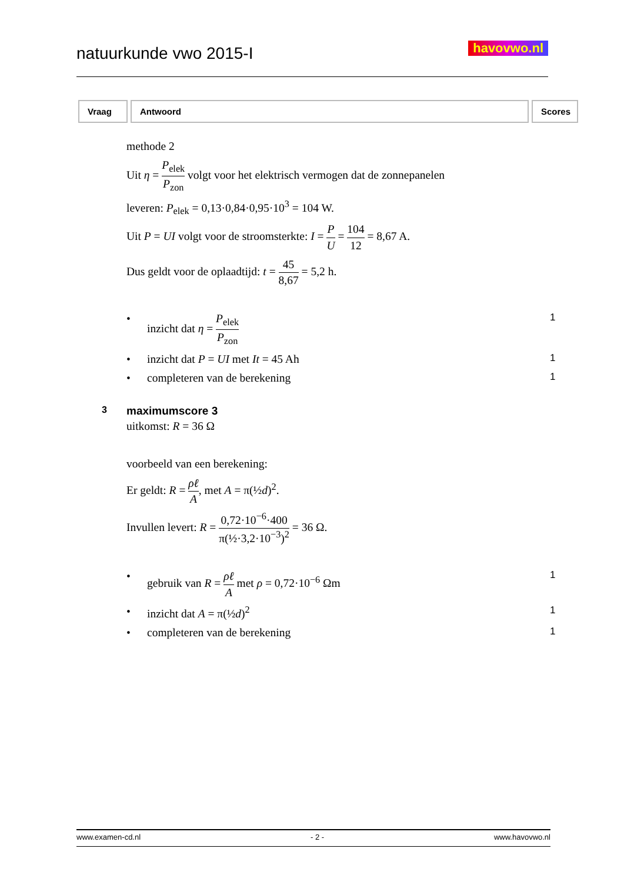natuurkunde vwo 2015-I havovwo.nl
| Vraag | Antwoord | Scores |
| --- | --- | --- |
methode 2
Uit η = P<sub>elek</sub> P<sub>zon</sub> volgt voor het elektrisch vermogen dat de zonnepanelen
leveren: P<sub>elek</sub> = 0,13·0,84·0,95·10<sup>3</sup> = 104 W.
Uit P = UI volgt voor de stroomsterkte: I = P U = 104 12 = 8,67 A.
Dus geldt voor de oplaadtijd: t = 45 8,67 = 5,2 h.
• inzicht dat η = P<sub>elek</sub> P<sub>zon</sub> 1
• inzicht dat P = UI met It = 45 Ah 1
• completeren van de berekening 1
3 maximumscore 3
uitkomst: R = 36 Ω
voorbeeld van een berekening:
Er geldt: R = ρℓ A, met A = π(½d)<sup>2</sup>.
Invullen levert: R = 0,72·10<sup>−6</sup>·400 π(½·3,2·10<sup>−3</sup>)<sup>2</sup> = 36 Ω.
• gebruik van R = ρℓ A met ρ = 0,72·10<sup>−6</sup> Ωm 1
• inzicht dat A = π(½d)<sup>2</sup> 1
• completeren van de berekening 1
www.examen-cd.nl - 2 - www.havovwo.nl